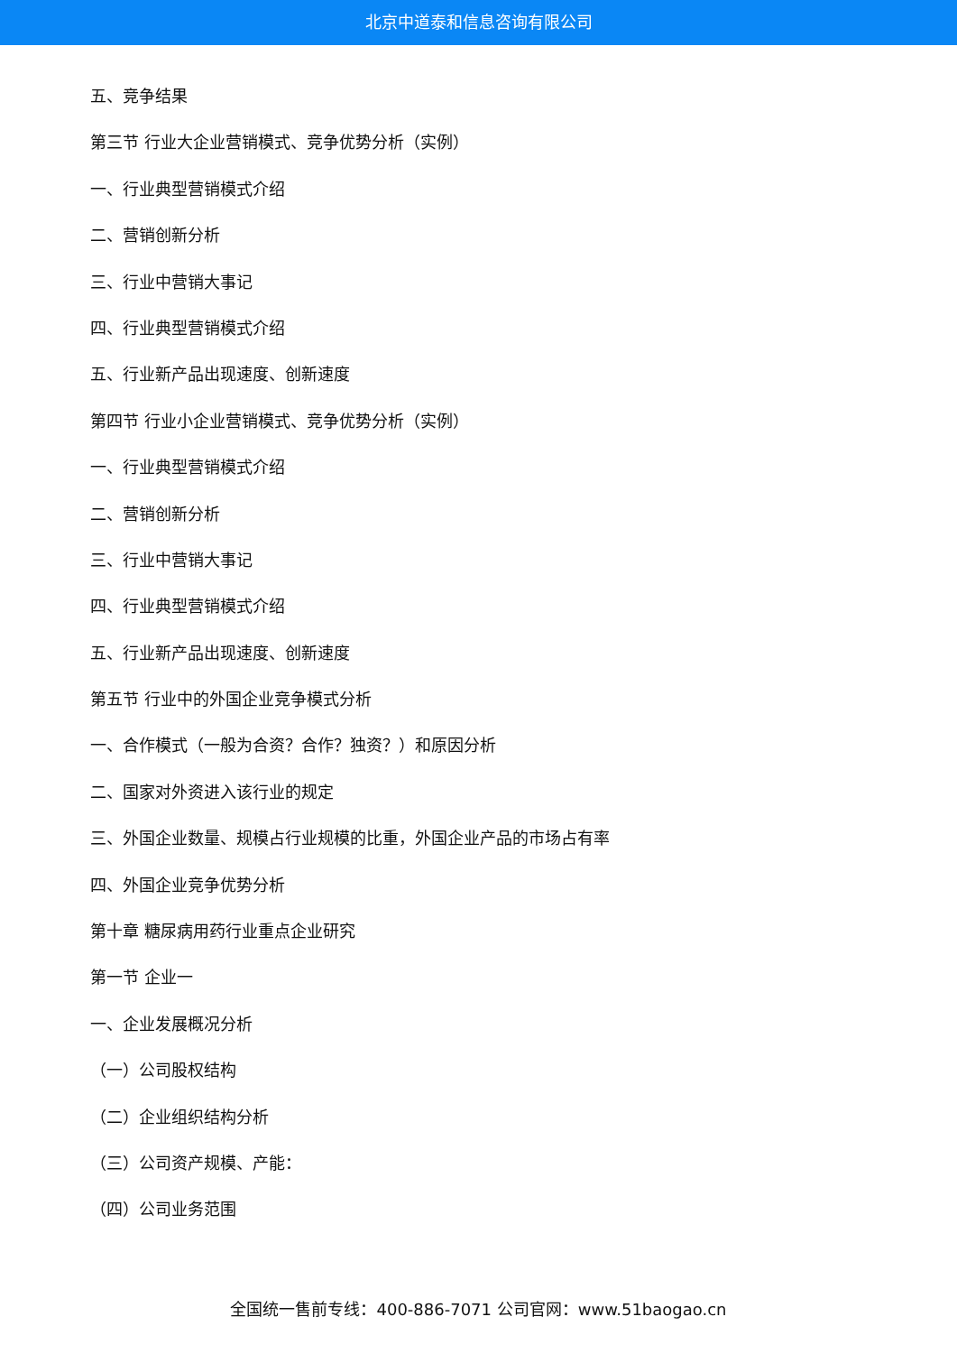北京中道泰和信息咨询有限公司
五、竞争结果
第三节 行业大企业营销模式、竞争优势分析（实例）
一、行业典型营销模式介绍
二、营销创新分析
三、行业中营销大事记
四、行业典型营销模式介绍
五、行业新产品出现速度、创新速度
第四节 行业小企业营销模式、竞争优势分析（实例）
一、行业典型营销模式介绍
二、营销创新分析
三、行业中营销大事记
四、行业典型营销模式介绍
五、行业新产品出现速度、创新速度
第五节 行业中的外国企业竞争模式分析
一、合作模式（一般为合资？合作？独资？）和原因分析
二、国家对外资进入该行业的规定
三、外国企业数量、规模占行业规模的比重，外国企业产品的市场占有率
四、外国企业竞争优势分析
第十章 糖尿病用药行业重点企业研究
第一节 企业一
一、企业发展概况分析
（一）公司股权结构
（二）企业组织结构分析
（三）公司资产规模、产能：
（四）公司业务范围
全国统一售前专线：400-886-7071 公司官网：www.51baogao.cn